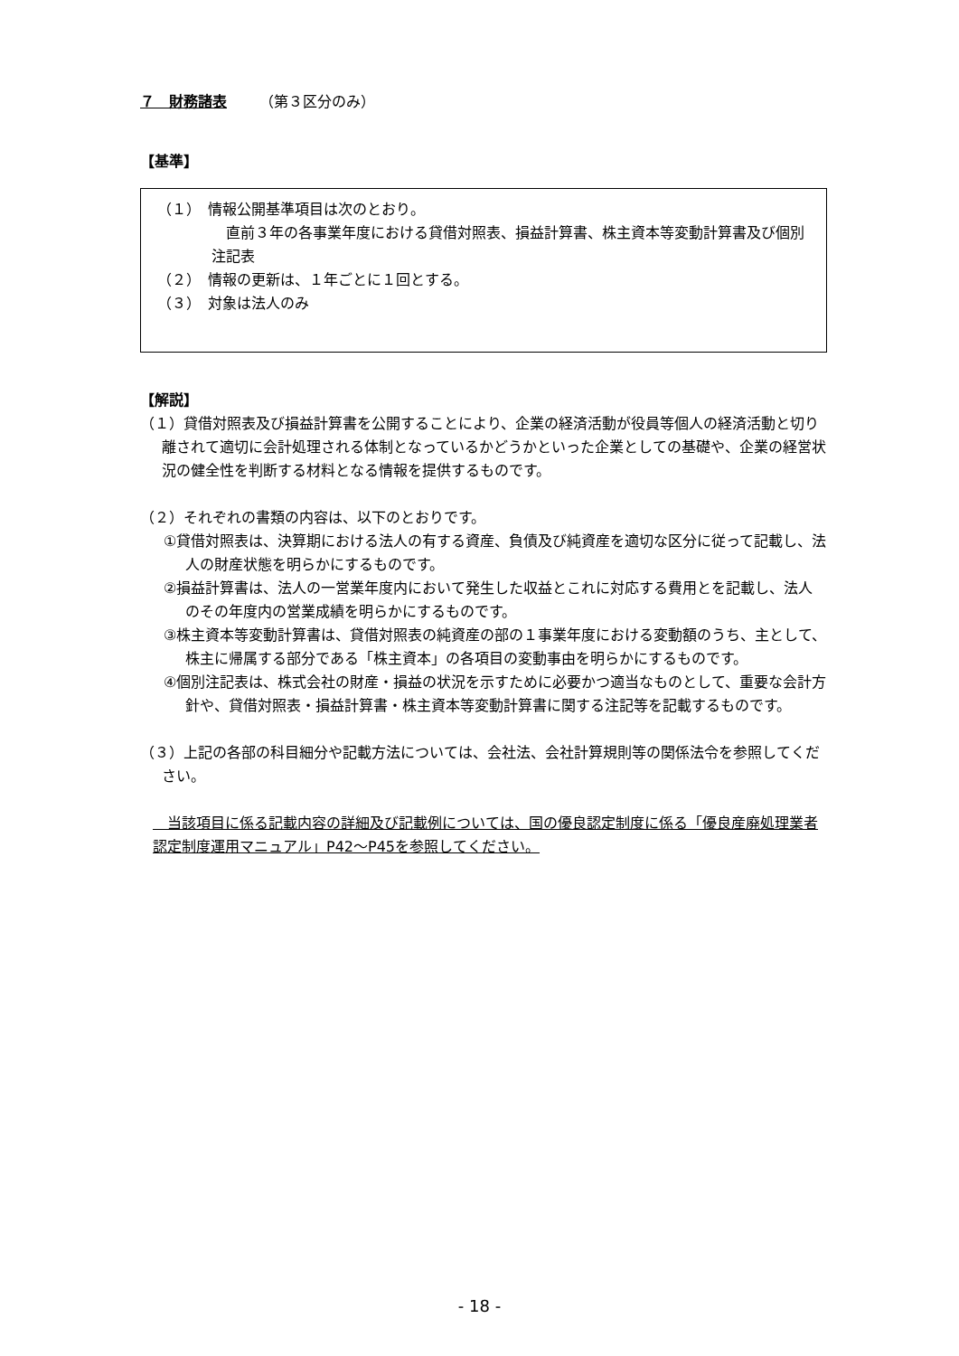７　財務諸表 （第３区分のみ）
【基準】
（１）　情報公開基準項目は次のとおり。
　直前３年の各事業年度における貸借対照表、損益計算書、株主資本等変動計算書及び個別注記表
（２）　情報の更新は、１年ごとに１回とする。
（３）　対象は法人のみ
【解説】
（１）貸借対照表及び損益計算書を公開することにより、企業の経済活動が役員等個人の経済活動と切り離されて適切に会計処理される体制となっているかどうかといった企業としての基礎や、企業の経営状況の健全性を判断する材料となる情報を提供するものです。
（２）それぞれの書類の内容は、以下のとおりです。
①貸借対照表は、決算期における法人の有する資産、負債及び純資産を適切な区分に従って記載し、法人の財産状態を明らかにするものです。
②損益計算書は、法人の一営業年度内において発生した収益とこれに対応する費用とを記載し、法人のその年度内の営業成績を明らかにするものです。
③株主資本等変動計算書は、貸借対照表の純資産の部の１事業年度における変動額のうち、主として、株主に帰属する部分である「株主資本」の各項目の変動事由を明らかにするものです。
④個別注記表は、株式会社の財産・損益の状況を示すために必要かつ適当なものとして、重要な会計方針や、貸借対照表・損益計算書・株主資本等変動計算書に関する注記等を記載するものです。
（３）上記の各部の科目細分や記載方法については、会社法、会社計算規則等の関係法令を参照してください。
　当該項目に係る記載内容の詳細及び記載例については、国の優良認定制度に係る「優良産廃処理業者認定制度運用マニュアル」P42～P45を参照してください。
- 18 -